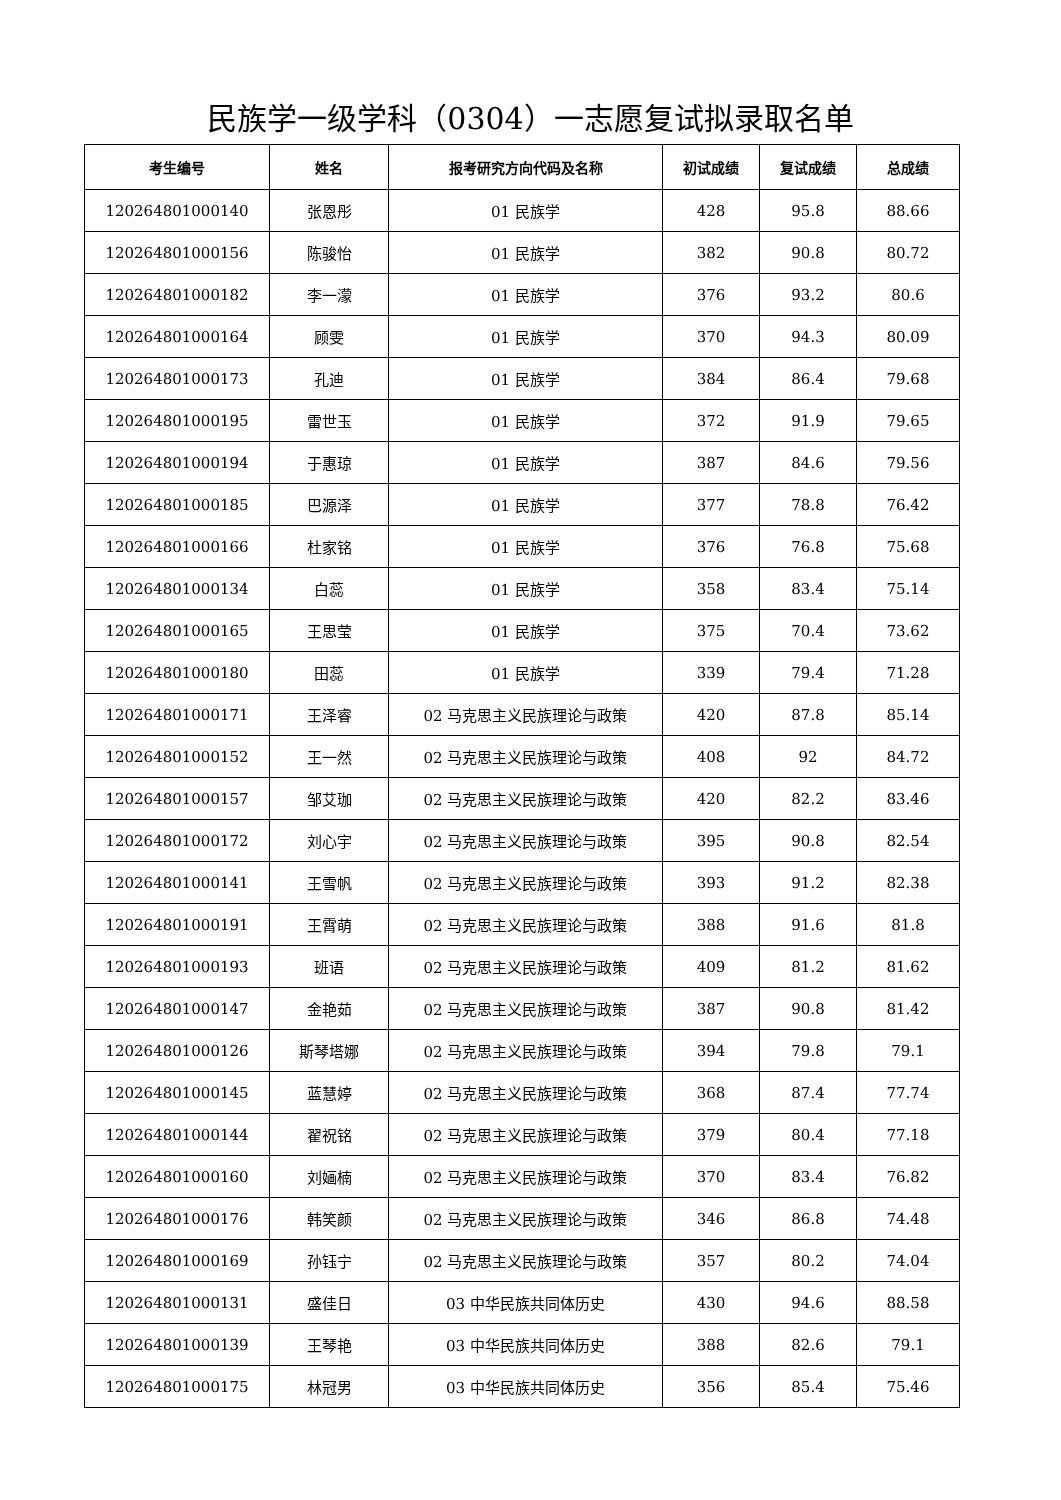民族学一级学科（0304）一志愿复试拟录取名单
| 考生编号 | 姓名 | 报考研究方向代码及名称 | 初试成绩 | 复试成绩 | 总成绩 |
| --- | --- | --- | --- | --- | --- |
| 120264801000140 | 张恩彤 | 01 民族学 | 428 | 95.8 | 88.66 |
| 120264801000156 | 陈骏怡 | 01 民族学 | 382 | 90.8 | 80.72 |
| 120264801000182 | 李一濛 | 01 民族学 | 376 | 93.2 | 80.6 |
| 120264801000164 | 顾雯 | 01 民族学 | 370 | 94.3 | 80.09 |
| 120264801000173 | 孔迪 | 01 民族学 | 384 | 86.4 | 79.68 |
| 120264801000195 | 雷世玉 | 01 民族学 | 372 | 91.9 | 79.65 |
| 120264801000194 | 于惠琼 | 01 民族学 | 387 | 84.6 | 79.56 |
| 120264801000185 | 巴源泽 | 01 民族学 | 377 | 78.8 | 76.42 |
| 120264801000166 | 杜家铭 | 01 民族学 | 376 | 76.8 | 75.68 |
| 120264801000134 | 白蕊 | 01 民族学 | 358 | 83.4 | 75.14 |
| 120264801000165 | 王思莹 | 01 民族学 | 375 | 70.4 | 73.62 |
| 120264801000180 | 田蕊 | 01 民族学 | 339 | 79.4 | 71.28 |
| 120264801000171 | 王泽睿 | 02 马克思主义民族理论与政策 | 420 | 87.8 | 85.14 |
| 120264801000152 | 王一然 | 02 马克思主义民族理论与政策 | 408 | 92 | 84.72 |
| 120264801000157 | 邹艾珈 | 02 马克思主义民族理论与政策 | 420 | 82.2 | 83.46 |
| 120264801000172 | 刘心宇 | 02 马克思主义民族理论与政策 | 395 | 90.8 | 82.54 |
| 120264801000141 | 王雪帆 | 02 马克思主义民族理论与政策 | 393 | 91.2 | 82.38 |
| 120264801000191 | 王霄萌 | 02 马克思主义民族理论与政策 | 388 | 91.6 | 81.8 |
| 120264801000193 | 班语 | 02 马克思主义民族理论与政策 | 409 | 81.2 | 81.62 |
| 120264801000147 | 金艳茹 | 02 马克思主义民族理论与政策 | 387 | 90.8 | 81.42 |
| 120264801000126 | 斯琴塔娜 | 02 马克思主义民族理论与政策 | 394 | 79.8 | 79.1 |
| 120264801000145 | 蓝慧婷 | 02 马克思主义民族理论与政策 | 368 | 87.4 | 77.74 |
| 120264801000144 | 翟祝铭 | 02 马克思主义民族理论与政策 | 379 | 80.4 | 77.18 |
| 120264801000160 | 刘婳楠 | 02 马克思主义民族理论与政策 | 370 | 83.4 | 76.82 |
| 120264801000176 | 韩笑颜 | 02 马克思主义民族理论与政策 | 346 | 86.8 | 74.48 |
| 120264801000169 | 孙钰宁 | 02 马克思主义民族理论与政策 | 357 | 80.2 | 74.04 |
| 120264801000131 | 盛佳日 | 03 中华民族共同体历史 | 430 | 94.6 | 88.58 |
| 120264801000139 | 王琴艳 | 03 中华民族共同体历史 | 388 | 82.6 | 79.1 |
| 120264801000175 | 林冠男 | 03 中华民族共同体历史 | 356 | 85.4 | 75.46 |